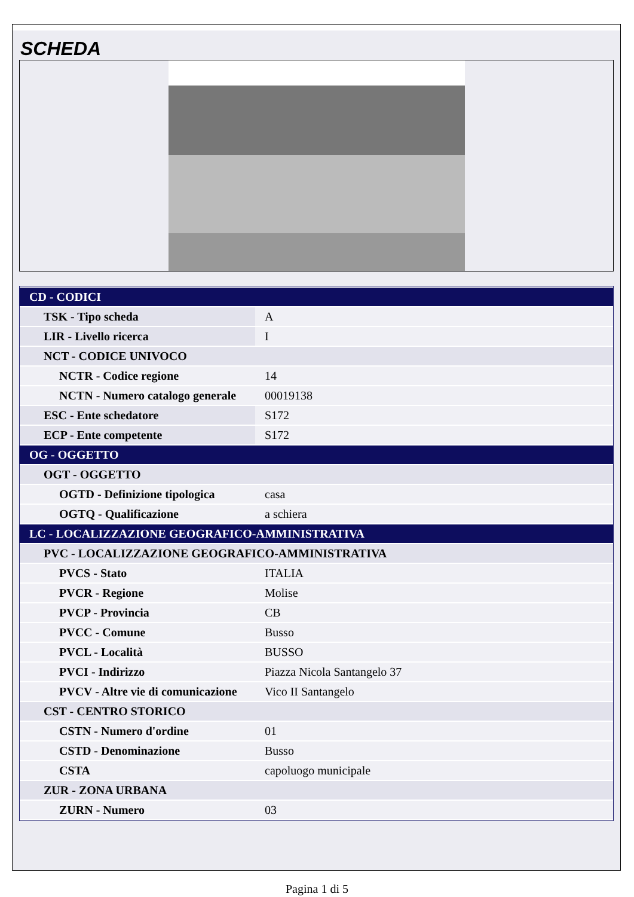SCHEDA
| CD - CODICI | |
| TSK - Tipo scheda | A |
| LIR - Livello ricerca | I |
| NCT - CODICE UNIVOCO | |
| NCTR - Codice regione | 14 |
| NCTN - Numero catalogo generale | 00019138 |
| ESC - Ente schedatore | S172 |
| ECP - Ente competente | S172 |
| OG - OGGETTO | |
| OGT - OGGETTO | |
| OGTD - Definizione tipologica | casa |
| OGTQ - Qualificazione | a schiera |
| LC - LOCALIZZAZIONE GEOGRAFICO-AMMINISTRATIVA | |
| PVC - LOCALIZZAZIONE GEOGRAFICO-AMMINISTRATIVA | |
| PVCS - Stato | ITALIA |
| PVCR - Regione | Molise |
| PVCP - Provincia | CB |
| PVCC - Comune | Busso |
| PVCL - Località | BUSSO |
| PVCI - Indirizzo | Piazza Nicola Santangelo 37 |
| PVCV - Altre vie di comunicazione | Vico II Santangelo |
| CST - CENTRO STORICO | |
| CSTN - Numero d'ordine | 01 |
| CSTD - Denominazione | Busso |
| CSTA | capoluogo municipale |
| ZUR - ZONA URBANA | |
| ZURN - Numero | 03 |
Pagina 1 di 5